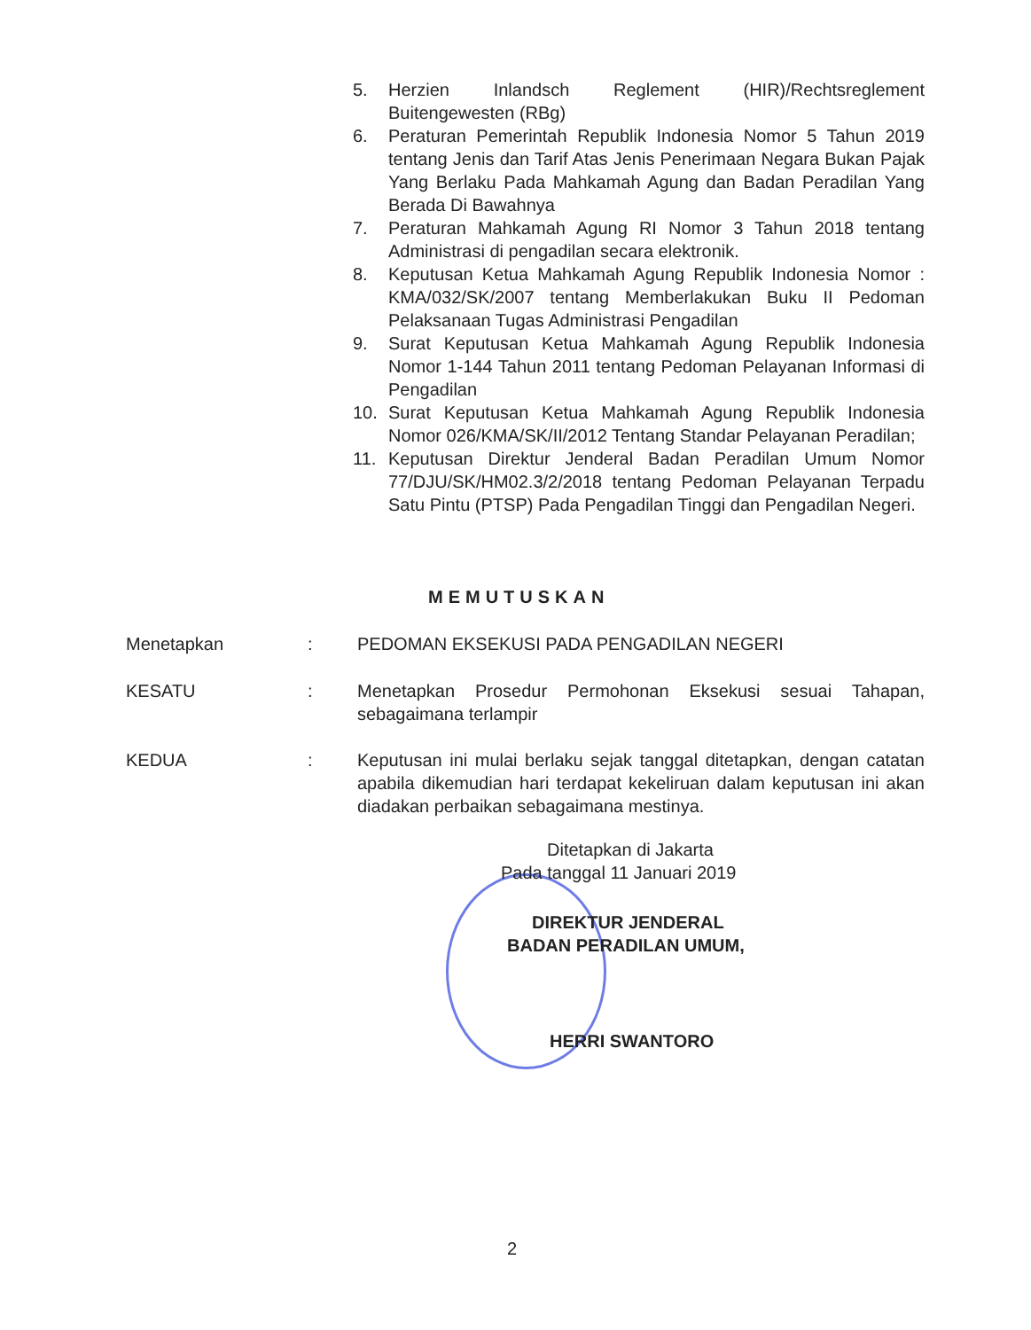5. Herzien Inlandsch Reglement (HIR)/Rechtsreglement Buitengewesten (RBg)
6. Peraturan Pemerintah Republik Indonesia Nomor 5 Tahun 2019 tentang Jenis dan Tarif Atas Jenis Penerimaan Negara Bukan Pajak Yang Berlaku Pada Mahkamah Agung dan Badan Peradilan Yang Berada Di Bawahnya
7. Peraturan Mahkamah Agung RI Nomor 3 Tahun 2018 tentang Administrasi di pengadilan secara elektronik.
8. Keputusan Ketua Mahkamah Agung Republik Indonesia Nomor : KMA/032/SK/2007 tentang Memberlakukan Buku II Pedoman Pelaksanaan Tugas Administrasi Pengadilan
9. Surat Keputusan Ketua Mahkamah Agung Republik Indonesia Nomor 1-144 Tahun 2011 tentang Pedoman Pelayanan Informasi di Pengadilan
10. Surat Keputusan Ketua Mahkamah Agung Republik Indonesia Nomor 026/KMA/SK/II/2012 Tentang Standar Pelayanan Peradilan;
11. Keputusan Direktur Jenderal Badan Peradilan Umum Nomor 77/DJU/SK/HM02.3/2/2018 tentang Pedoman Pelayanan Terpadu Satu Pintu (PTSP) Pada Pengadilan Tinggi dan Pengadilan Negeri.
MEMUTUSKAN
Menetapkan : PEDOMAN EKSEKUSI PADA PENGADILAN NEGERI
KESATU : Menetapkan Prosedur Permohonan Eksekusi sesuai Tahapan, sebagaimana terlampir
KEDUA : Keputusan ini mulai berlaku sejak tanggal ditetapkan, dengan catatan apabila dikemudian hari terdapat kekeliruan dalam keputusan ini akan diadakan perbaikan sebagaimana mestinya.
Ditetapkan di Jakarta
Pada tanggal 11 Januari 2019
DIREKTUR JENDERAL
BADAN PERADILAN UMUM,
HERRI SWANTORO
2